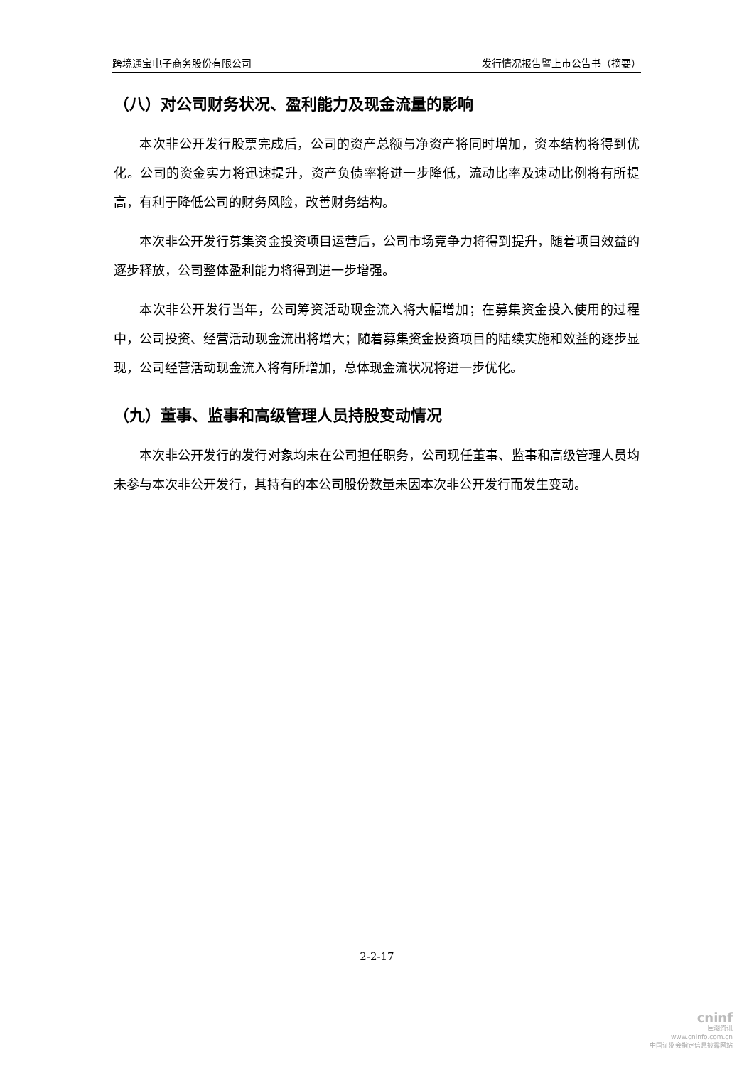跨境通宝电子商务股份有限公司 发行情况报告暨上市公告书（摘要）
（八）对公司财务状况、盈利能力及现金流量的影响
本次非公开发行股票完成后，公司的资产总额与净资产将同时增加，资本结构将得到优化。公司的资金实力将迅速提升，资产负债率将进一步降低，流动比率及速动比例将有所提高，有利于降低公司的财务风险，改善财务结构。
本次非公开发行募集资金投资项目运营后，公司市场竞争力将得到提升，随着项目效益的逐步释放，公司整体盈利能力将得到进一步增强。
本次非公开发行当年，公司筹资活动现金流入将大幅增加；在募集资金投入使用的过程中，公司投资、经营活动现金流出将增大；随着募集资金投资项目的陆续实施和效益的逐步显现，公司经营活动现金流入将有所增加，总体现金流状况将进一步优化。
（九）董事、监事和高级管理人员持股变动情况
本次非公开发行的发行对象均未在公司担任职务，公司现任董事、监事和高级管理人员均未参与本次非公开发行，其持有的本公司股份数量未因本次非公开发行而发生变动。
2-2-17
cninf
巨潮资讯
www.cninfo.com.cn
中国证监会指定信息披露网站